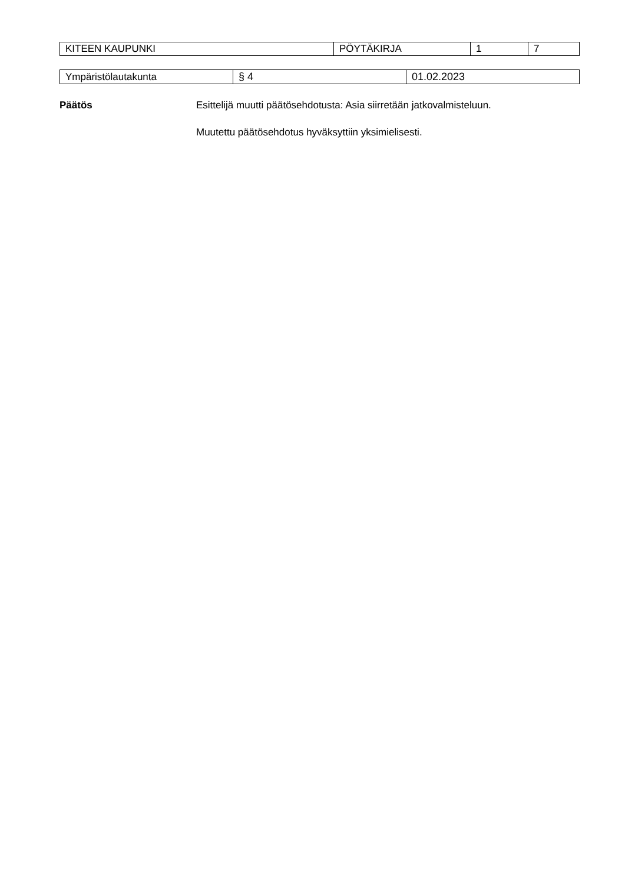| KITEEN KAUPUNKI | PÖYTÄKIRJA | 1 | 7 |
| Ympäristölautakunta | § 4 | 01.02.2023 |
Päätös Esittelijä muutti päätösehdotusta: Asia siirretään jatkovalmisteluun.
Muutettu päätösehdotus hyväksyttiin yksimielisesti.